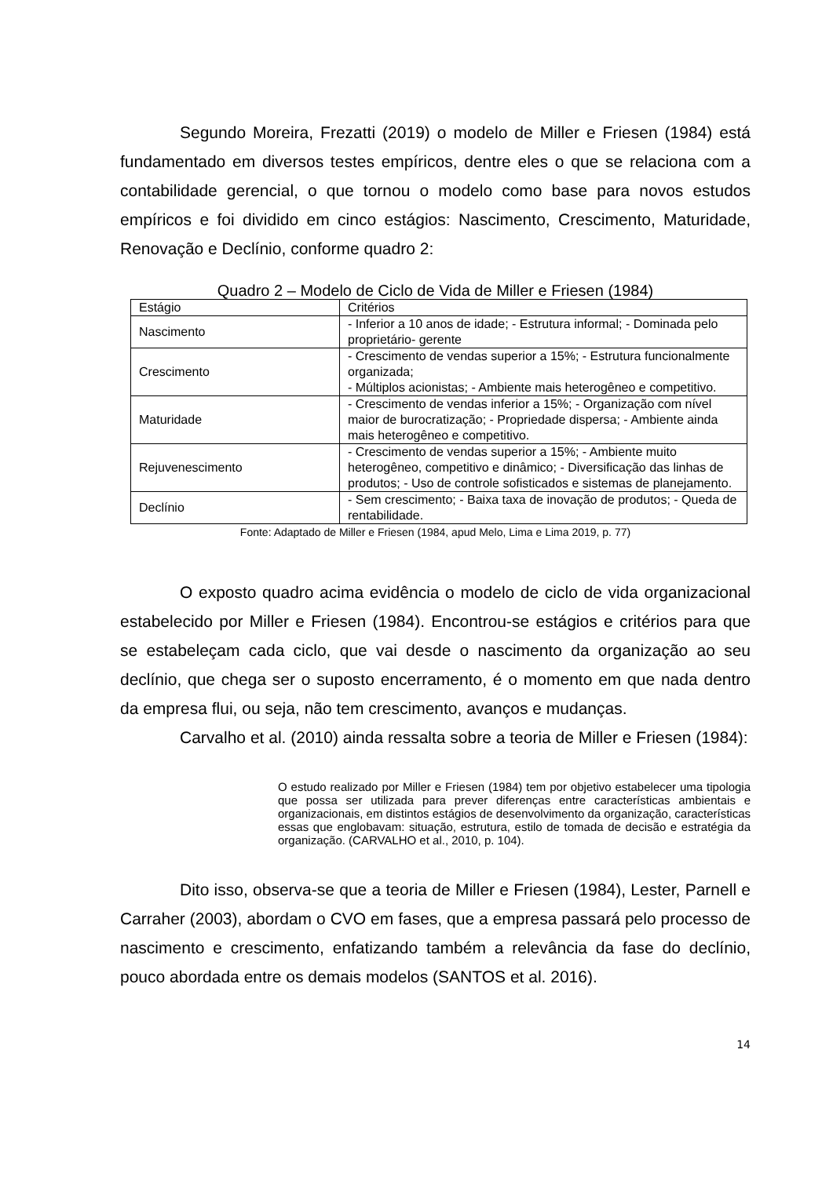Segundo Moreira, Frezatti (2019) o modelo de Miller e Friesen (1984) está fundamentado em diversos testes empíricos, dentre eles o que se relaciona com a contabilidade gerencial, o que tornou o modelo como base para novos estudos empíricos e foi dividido em cinco estágios: Nascimento, Crescimento, Maturidade, Renovação e Declínio, conforme quadro 2:
Quadro 2 – Modelo de Ciclo de Vida de Miller e Friesen (1984)
| Estágio | Critérios |
| Nascimento | - Inferior a 10 anos de idade; - Estrutura informal; - Dominada pelo proprietário- gerente |
| Crescimento | - Crescimento de vendas superior a 15%; - Estrutura funcionalmente organizada; - Múltiplos acionistas; - Ambiente mais heterogêneo e competitivo. |
| Maturidade | - Crescimento de vendas inferior a 15%; - Organização com nível maior de burocratização; - Propriedade dispersa; - Ambiente ainda mais heterogêneo e competitivo. |
| Rejuvenescimento | - Crescimento de vendas superior a 15%; - Ambiente muito heterogêneo, competitivo e dinâmico; - Diversificação das linhas de produtos; - Uso de controle sofisticados e sistemas de planejamento. |
| Declínio | - Sem crescimento; - Baixa taxa de inovação de produtos; - Queda de rentabilidade. |
Fonte: Adaptado de Miller e Friesen (1984, apud Melo, Lima e Lima 2019, p. 77)
O exposto quadro acima evidência o modelo de ciclo de vida organizacional estabelecido por Miller e Friesen (1984). Encontrou-se estágios e critérios para que se estabeleçam cada ciclo, que vai desde o nascimento da organização ao seu declínio, que chega ser o suposto encerramento, é o momento em que nada dentro da empresa flui, ou seja, não tem crescimento, avanços e mudanças.
Carvalho et al. (2010) ainda ressalta sobre a teoria de Miller e Friesen (1984):
O estudo realizado por Miller e Friesen (1984) tem por objetivo estabelecer uma tipologia que possa ser utilizada para prever diferenças entre características ambientais e organizacionais, em distintos estágios de desenvolvimento da organização, características essas que englobavam: situação, estrutura, estilo de tomada de decisão e estratégia da organização. (CARVALHO et al., 2010, p. 104).
Dito isso, observa-se que a teoria de Miller e Friesen (1984), Lester, Parnell e Carraher (2003), abordam o CVO em fases, que a empresa passará pelo processo de nascimento e crescimento, enfatizando também a relevância da fase do declínio, pouco abordada entre os demais modelos (SANTOS et al. 2016).
14